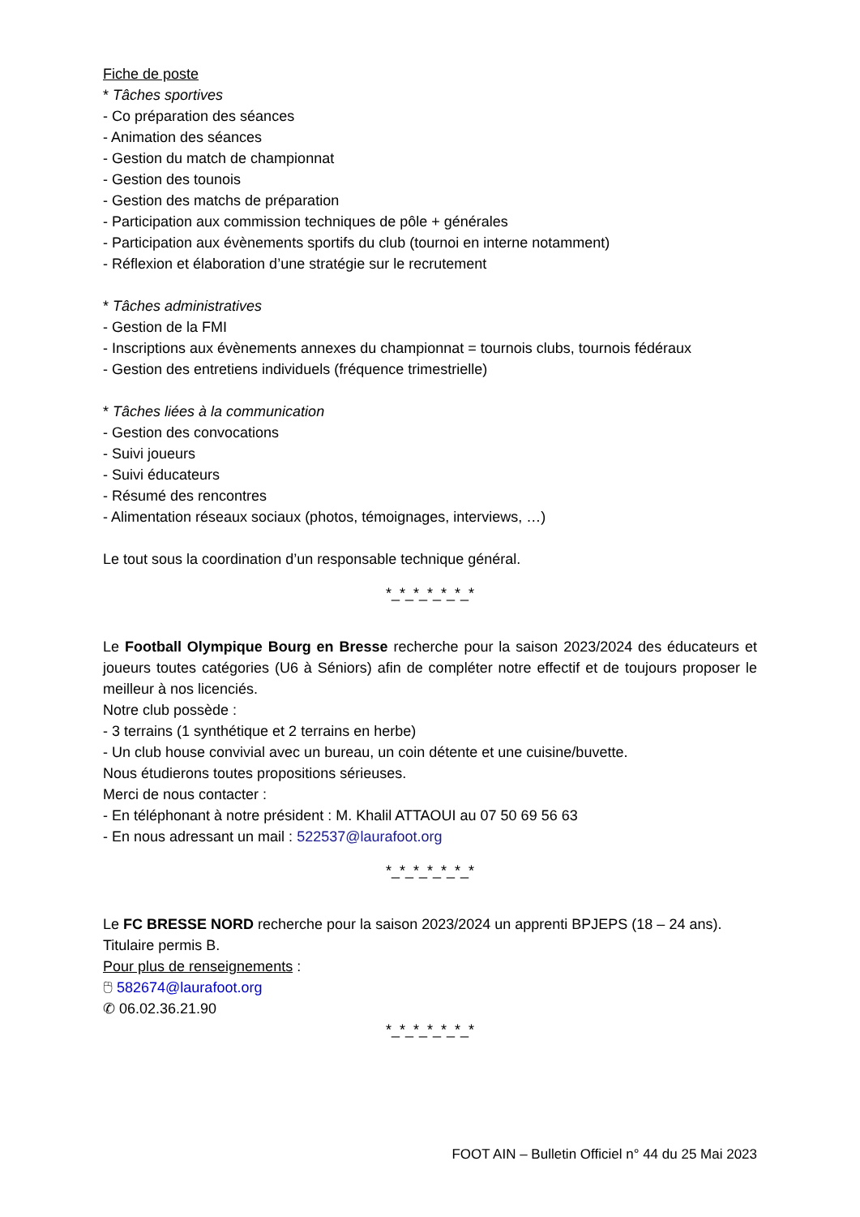Fiche de poste
* Tâches sportives
- Co préparation des séances
- Animation des séances
- Gestion du match de championnat
- Gestion des tounois
- Gestion des matchs de préparation
- Participation aux commission techniques de pôle + générales
- Participation aux évènements sportifs du club (tournoi en interne notamment)
- Réflexion et élaboration d’une stratégie sur le recrutement
* Tâches administratives
- Gestion de la FMI
- Inscriptions aux évènements annexes du championnat = tournois clubs, tournois fédéraux
- Gestion des entretiens individuels (fréquence trimestrielle)
* Tâches liées à la communication
- Gestion des convocations
- Suivi joueurs
- Suivi éducateurs
- Résumé des rencontres
- Alimentation réseaux sociaux (photos, témoignages, interviews, …)
Le tout sous la coordination d’un responsable technique général.
*_*_*_*_*_*_*
Le Football Olympique Bourg en Bresse recherche pour la saison 2023/2024 des éducateurs et joueurs toutes catégories (U6 à Séniors) afin de compléter notre effectif et de toujours proposer le meilleur à nos licenciés.
Notre club possède :
- 3 terrains (1 synthétique et 2 terrains en herbe)
- Un club house convivial avec un bureau, un coin détente et une cuisine/buvette.
Nous étudierons toutes propositions sérieuses.
Merci de nous contacter :
- En téléphonant à notre président : M. Khalil ATTAOUI au 07 50 69 56 63
- En nous adressant un mail : 522537@laurafoot.org
*_*_*_*_*_*_*
Le FC BRESSE NORD recherche pour la saison 2023/2024 un apprenti BPJEPS (18 – 24 ans).
Titulaire permis B.
Pour plus de renseignements :
🖰 582674@laurafoot.org
✆ 06.02.36.21.90
*_*_*_*_*_*_*
FOOT AIN – Bulletin Officiel n° 44 du 25 Mai 2023